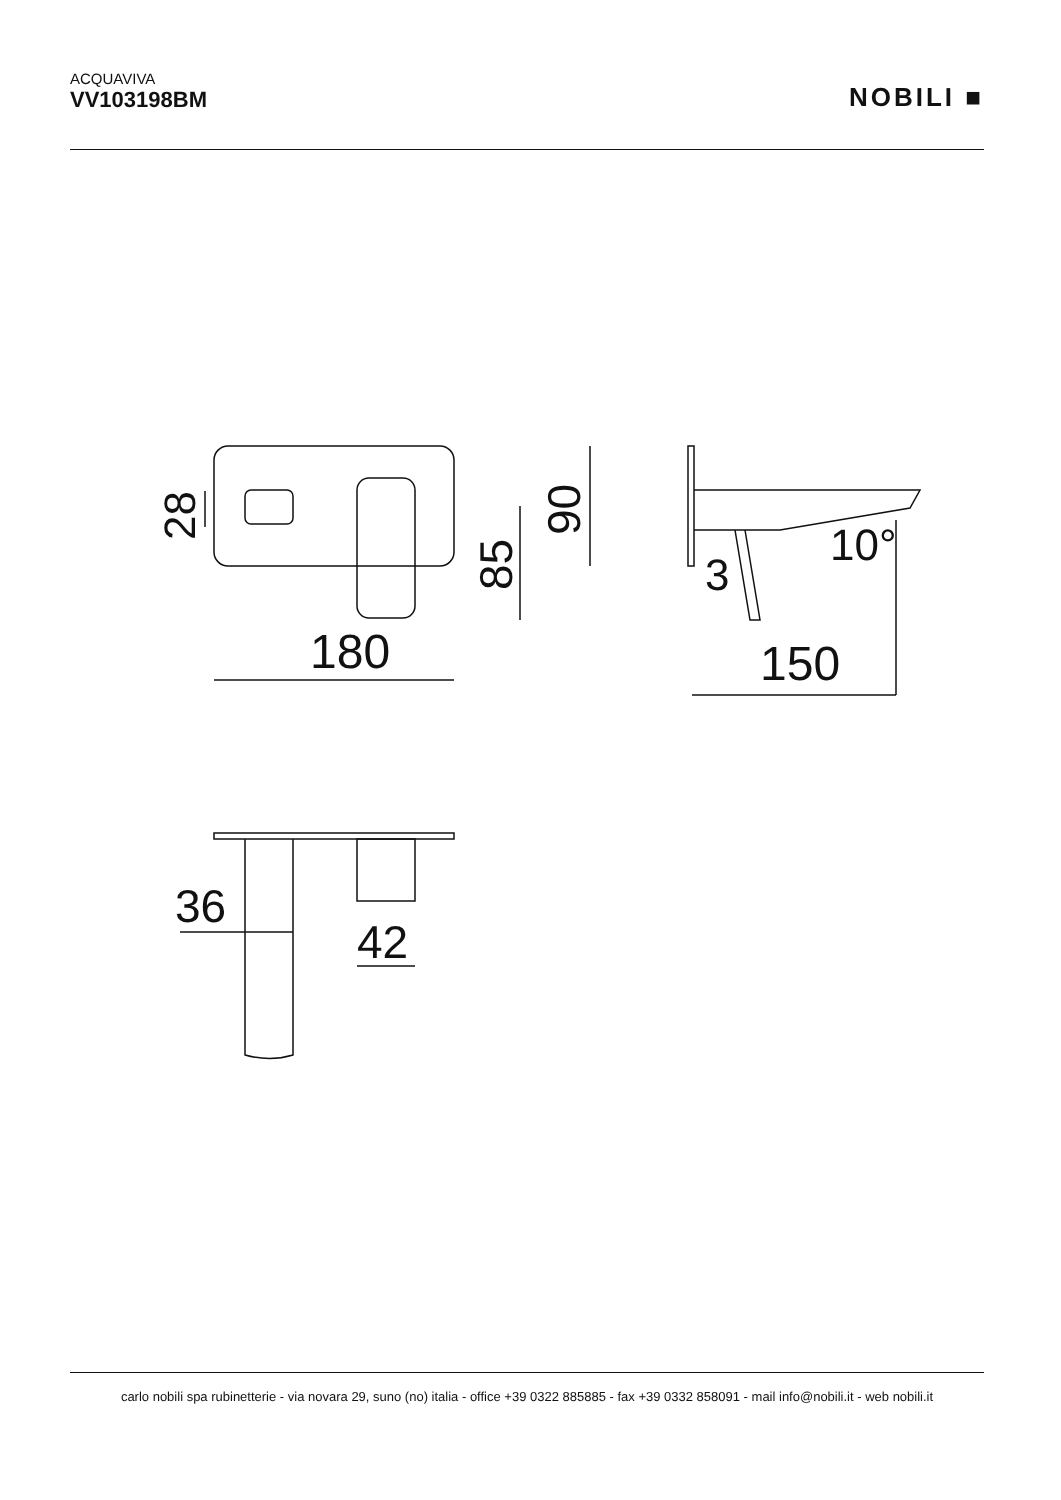ACQUAVIVA
VV103198BM
NOBILI ■
180
90
85
28
150
3
10°
36
42
carlo nobili spa rubinetterie - via novara 29, suno (no) italia - office +39 0322 885885 - fax +39 0332 858091 - mail info@nobili.it - web nobili.it